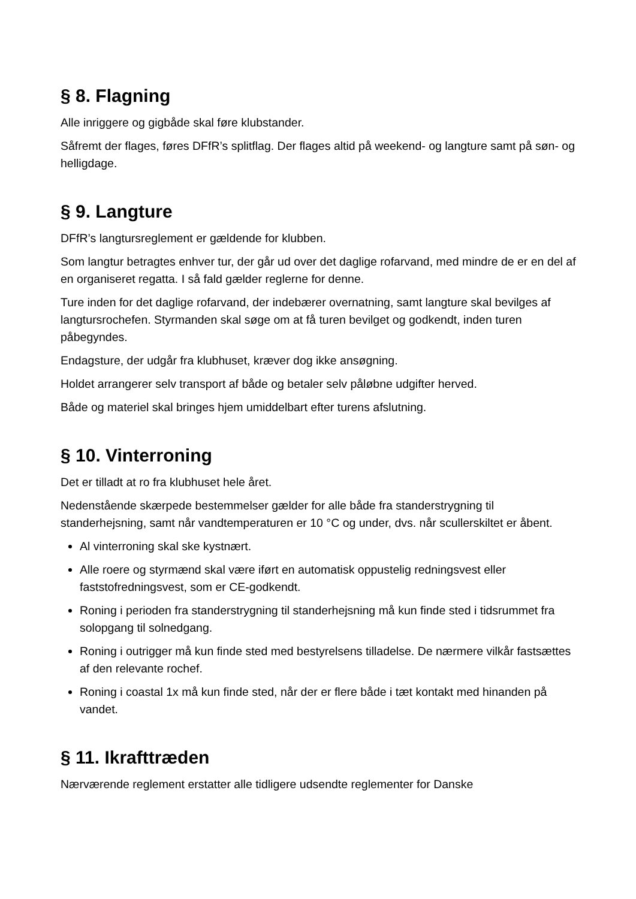§ 8. Flagning
Alle inriggere og gigbåde skal føre klubstander.
Såfremt der flages, føres DFfR’s splitflag. Der flages altid på weekend- og langture samt på søn- og helligdage.
§ 9. Langture
DFfR’s langtursreglement er gældende for klubben.
Som langtur betragtes enhver tur, der går ud over det daglige rofarvand, med mindre de er en del af en organiseret regatta. I så fald gælder reglerne for denne.
Ture inden for det daglige rofarvand, der indebærer overnatning, samt langture skal bevilges af langtursrochefen. Styrmanden skal søge om at få turen bevilget og godkendt, inden turen påbegyndes.
Endagsture, der udgår fra klubhuset, kræver dog ikke ansøgning.
Holdet arrangerer selv transport af både og betaler selv påløbne udgifter herved.
Både og materiel skal bringes hjem umiddelbart efter turens afslutning.
§ 10. Vinterroning
Det er tilladt at ro fra klubhuset hele året.
Nedenstående skærpede bestemmelser gælder for alle både fra standerstrygning til standerhejsning, samt når vandtemperaturen er 10 °C og under, dvs. når scullerskiltet er åbent.
Al vinterroning skal ske kystnært.
Alle roere og styrmænd skal være iført en automatisk oppustelig redningsvest eller faststofredningsvest, som er CE-godkendt.
Roning i perioden fra standerstrygning til standerhejsning må kun finde sted i tidsrummet fra solopgang til solnedgang.
Roning i outrigger må kun finde sted med bestyrelsens tilladelse. De nærmere vilkår fastsættes af den relevante rochef.
Roning i coastal 1x må kun finde sted, når der er flere både i tæt kontakt med hinanden på vandet.
§ 11. Ikrafttræden
Nærværende reglement erstatter alle tidligere udsendte reglementer for Danske